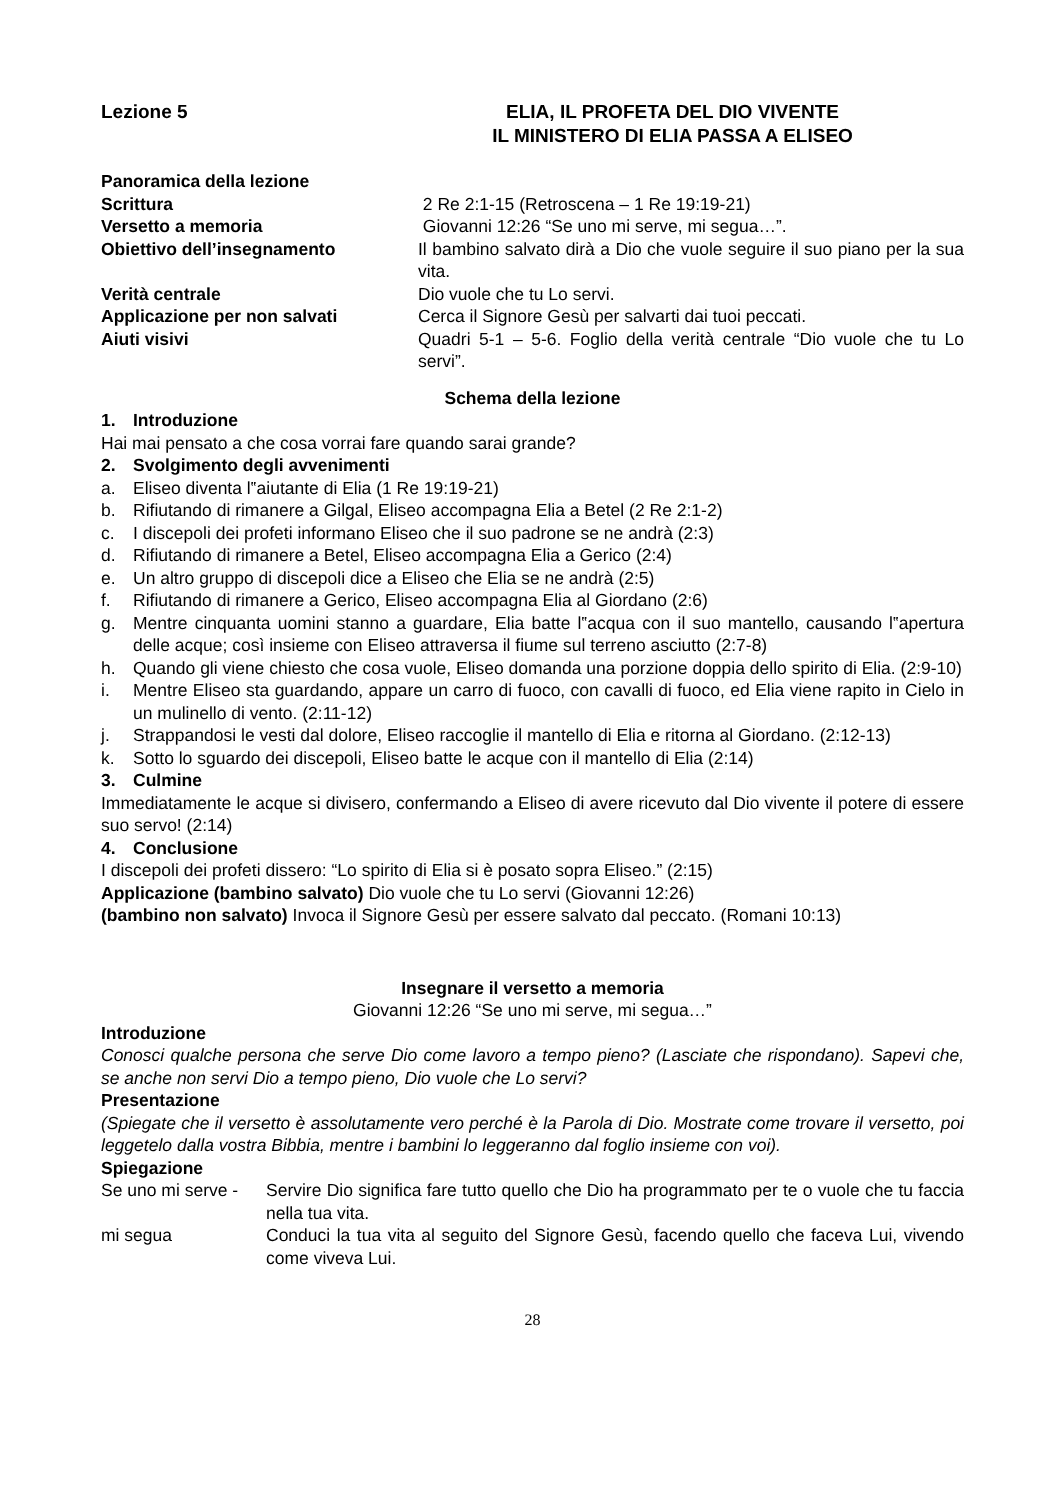Lezione 5 ELIA, IL PROFETA DEL DIO VIVENTE
IL MINISTERO DI ELIA PASSA A ELISEO
Panoramica della lezione
Scrittura 2 Re 2:1-15 (Retroscena – 1 Re 19:19-21)
Versetto a memoria Giovanni 12:26 “Se uno mi serve, mi segua…”.
Obiettivo dell’insegnamento Il bambino salvato dirà a Dio che vuole seguire il suo piano per la sua vita.
Verità centrale Dio vuole che tu Lo servi.
Applicazione per non salvati Cerca il Signore Gesù per salvarti dai tuoi peccati.
Aiuti visivi Quadri 5-1 – 5-6. Foglio della verità centrale “Dio vuole che tu Lo servi”.
Schema della lezione
1. Introduzione
Hai mai pensato a che cosa vorrai fare quando sarai grande?
2. Svolgimento degli avvenimenti
a. Eliseo diventa l‟aiutante di Elia (1 Re 19:19-21)
b. Rifiutando di rimanere a Gilgal, Eliseo accompagna Elia a Betel (2 Re 2:1-2)
c. I discepoli dei profeti informano Eliseo che il suo padrone se ne andrà (2:3)
d. Rifiutando di rimanere a Betel, Eliseo accompagna Elia a Gerico (2:4)
e. Un altro gruppo di discepoli dice a Eliseo che Elia se ne andrà (2:5)
f. Rifiutando di rimanere a Gerico, Eliseo accompagna Elia al Giordano (2:6)
g. Mentre cinquanta uomini stanno a guardare, Elia batte l‟acqua con il suo mantello, causando l‟apertura delle acque; così insieme con Eliseo attraversa il fiume sul terreno asciutto (2:7-8)
h. Quando gli viene chiesto che cosa vuole, Eliseo domanda una porzione doppia dello spirito di Elia. (2:9-10)
i. Mentre Eliseo sta guardando, appare un carro di fuoco, con cavalli di fuoco, ed Elia viene rapito in Cielo in un mulinello di vento. (2:11-12)
j. Strappandosi le vesti dal dolore, Eliseo raccoglie il mantello di Elia e ritorna al Giordano. (2:12-13)
k. Sotto lo sguardo dei discepoli, Eliseo batte le acque con il mantello di Elia (2:14)
3. Culmine
Immediatamente le acque si divisero, confermando a Eliseo di avere ricevuto dal Dio vivente il potere di essere suo servo! (2:14)
4. Conclusione
I discepoli dei profeti dissero: “Lo spirito di Elia si è posato sopra Eliseo.” (2:15)
Applicazione (bambino salvato) Dio vuole che tu Lo servi (Giovanni 12:26)
(bambino non salvato) Invoca il Signore Gesù per essere salvato dal peccato. (Romani 10:13)
Insegnare il versetto a memoria
Giovanni 12:26 “Se uno mi serve, mi segua…”
Introduzione
Conosci qualche persona che serve Dio come lavoro a tempo pieno? (Lasciate che rispondano). Sapevi che, se anche non servi Dio a tempo pieno, Dio vuole che Lo servi?
Presentazione
(Spiegate che il versetto è assolutamente vero perché è la Parola di Dio. Mostrate come trovare il versetto, poi leggetelo dalla vostra Bibbia, mentre i bambini lo leggeranno dal foglio insieme con voi).
Spiegazione
Se uno mi serve -
Servire Dio significa fare tutto quello che Dio ha programmato per te o vuole che tu faccia nella tua vita.
mi segua Conduci la tua vita al seguito del Signore Gesù, facendo quello che faceva Lui, vivendo come viveva Lui.
28